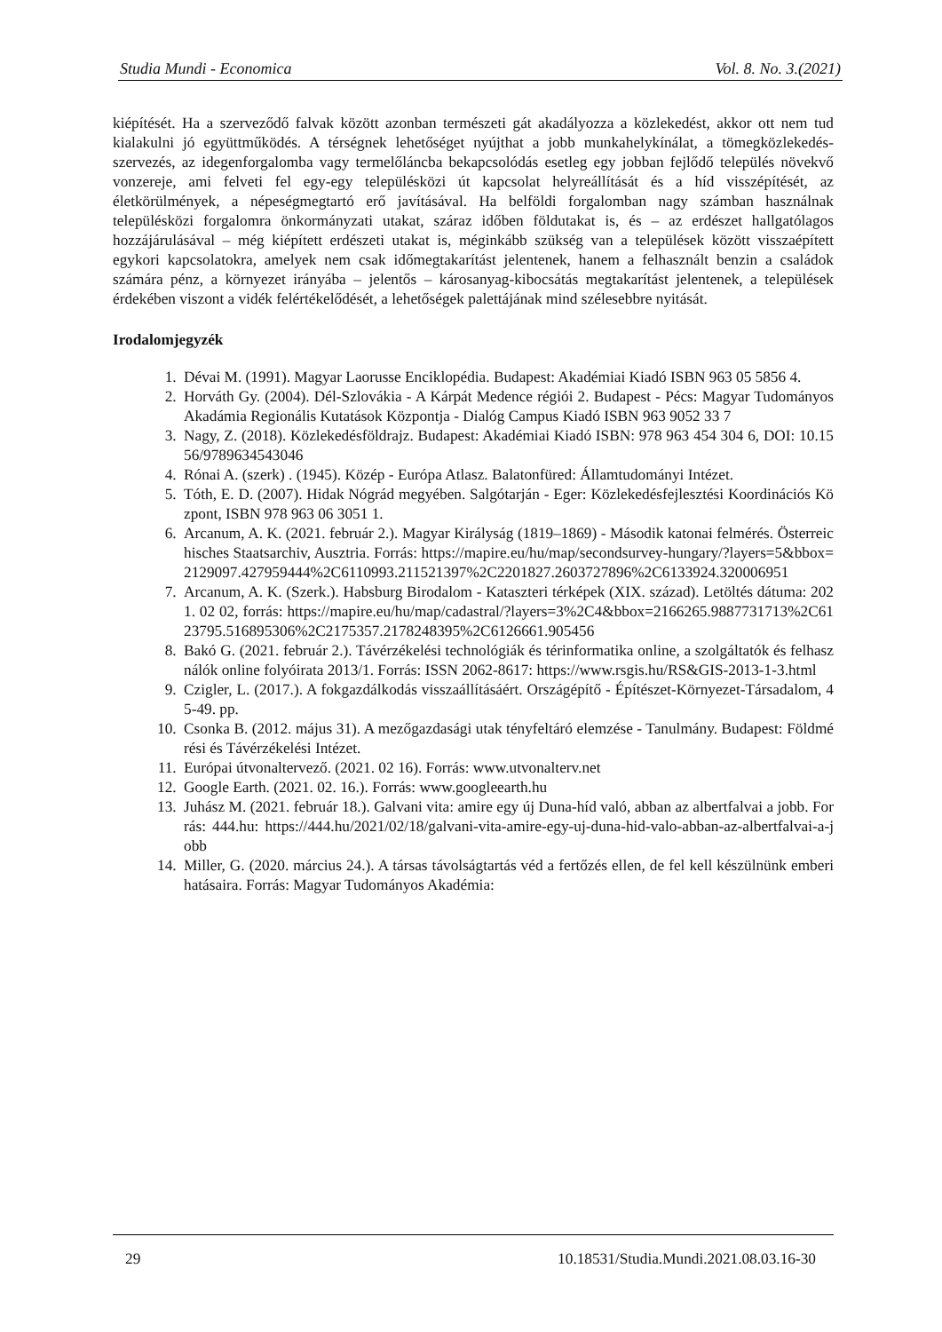Studia Mundi - Economica Vol. 8. No. 3.(2021)
kiépítését. Ha a szerveződő falvak között azonban természeti gát akadályozza a közlekedést, akkor ott nem tud kialakulni jó együttműködés. A térségnek lehetőséget nyújthat a jobb munkahelykínálat, a tömegközlekedés-szervezés, az idegenforgalomba vagy termelőláncba bekapcsolódás esetleg egy jobban fejlődő település növekvő vonzereje, ami felveti fel egy-egy településközi út kapcsolat helyreállítását és a híd visszépítését, az életkörülmények, a népeségmegtartó erő javításával. Ha belföldi forgalomban nagy számban használnak településközi forgalomra önkormányzati utakat, száraz időben földutakat is, és – az erdészet hallgatólagos hozzájárulásával – még kiépített erdészeti utakat is, méginkább szükség van a települések között visszaépített egykori kapcsolatokra, amelyek nem csak időmegtakarítást jelentenek, hanem a felhasznált benzin a családok számára pénz, a környezet irányába – jelentős – károsanyag-kibocsátás megtakarítást jelentenek, a települések érdekében viszont a vidék felértékelődését, a lehetőségek palettájának mind szélesebbre nyitását.
Irodalomjegyzék
1. Dévai M. (1991). Magyar Laorusse Enciklopédia. Budapest: Akadémiai Kiadó ISBN 963 05 5856 4.
2. Horváth Gy. (2004). Dél-Szlovákia - A Kárpát Medence régiói 2. Budapest - Pécs: Magyar Tudományos Akadámia Regionális Kutatások Központja - Dialóg Campus Kiadó ISBN 963 9052 33 7
3. Nagy, Z. (2018). Közlekedésföldrajz. Budapest: Akadémiai Kiadó ISBN: 978 963 454 304 6, DOI: 10.1556/9789634543046
4. Rónai A. (szerk) . (1945). Közép - Európa Atlasz. Balatonfüred: Államtudományi Intézet.
5. Tóth, E. D. (2007). Hidak Nógrád megyében. Salgótarján - Eger: Közlekedésfejlesztési Koordinációs Központ, ISBN 978 963 06 3051 1.
6. Arcanum, A. K. (2021. február 2.). Magyar Királyság (1819–1869) - Második katonai felmérés. Österreichisches Staatsarchiv, Ausztria. Forrás: https://mapire.eu/hu/map/secondsurvey-hungary/?layers=5&bbox=2129097.427959444%2C6110993.211521397%2C2201827.2603727896%2C6133924.320006951
7. Arcanum, A. K. (Szerk.). Habsburg Birodalom - Kataszteri térképek (XIX. század). Letöltés dátuma: 2021. 02 02, forrás: https://mapire.eu/hu/map/cadastral/?layers=3%2C4&bbox=2166265.9887731713%2C6123795.516895306%2C2175357.2178248395%2C6126661.905456
8. Bakó G. (2021. február 2.). Távérzékelési technológiák és térinformatika online, a szolgáltatók és felhasználók online folyóirata 2013/1. Forrás: ISSN 2062-8617: https://www.rsgis.hu/RS&GIS-2013-1-3.html
9. Czigler, L. (2017.). A fokgazdálkodás visszaállításáért. Országépítő - Építészet-Környezet-Társadalom, 45-49. pp.
10. Csonka B. (2012. május 31). A mezőgazdasági utak tényfeltáró elemzése - Tanulmány. Budapest: Földmérési és Távérzékelési Intézet.
11. Európai útvonaltervező. (2021. 02 16). Forrás: www.utvonalterv.net
12. Google Earth. (2021. 02. 16.). Forrás: www.googleearth.hu
13. Juhász M. (2021. február 18.). Galvani vita: amire egy új Duna-híd való, abban az albertfalvai a jobb. Forrás: 444.hu: https://444.hu/2021/02/18/galvani-vita-amire-egy-uj-duna-hid-valo-abban-az-albertfalvai-a-jobb
14. Miller, G. (2020. március 24.). A társas távolságtartás véd a fertőzés ellen, de fel kell készülnünk emberi hatásaira. Forrás: Magyar Tudományos Akadémia:
29 10.18531/Studia.Mundi.2021.08.03.16-30